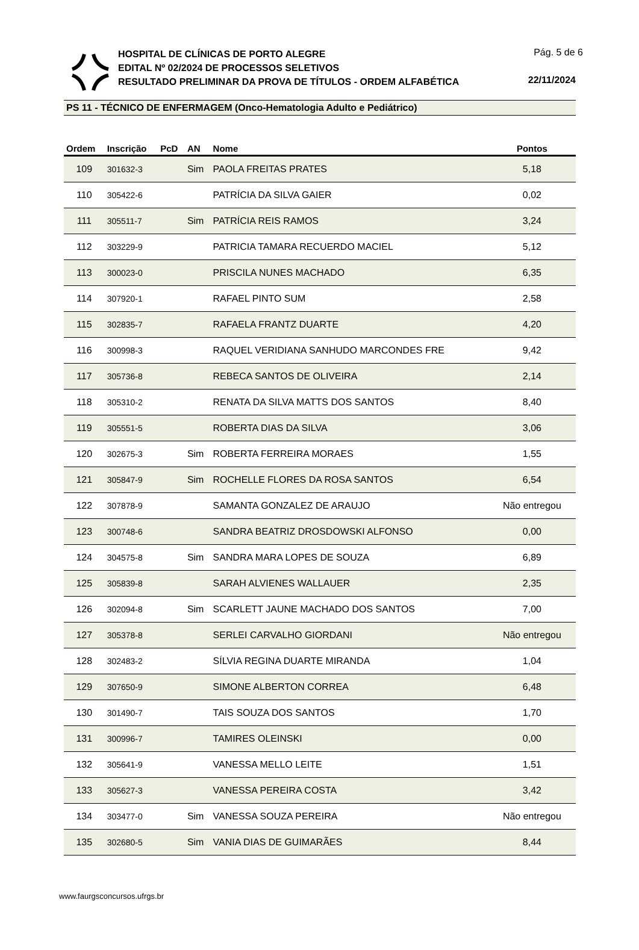HOSPITAL DE CLÍNICAS DE PORTO ALEGRE
EDITAL Nº 02/2024 DE PROCESSOS SELETIVOS
RESULTADO PRELIMINAR DA PROVA DE TÍTULOS - ORDEM ALFABÉTICA
Pág. 5 de 6
22/11/2024
PS 11 - TÉCNICO DE ENFERMAGEM (Onco-Hematologia Adulto e Pediátrico)
| Ordem | Inscrição | PcD | AN | Nome | Pontos | |
| --- | --- | --- | --- | --- | --- | --- |
| 109 | 301632-3 | | Sim | PAOLA FREITAS PRATES | 5,18 | |
| 110 | 305422-6 | | | PATRÍCIA DA SILVA GAIER | 0,02 | |
| 111 | 305511-7 | | Sim | PATRÍCIA REIS RAMOS | 3,24 | |
| 112 | 303229-9 | | | PATRICIA TAMARA RECUERDO MACIEL | 5,12 | |
| 113 | 300023-0 | | | PRISCILA NUNES MACHADO | 6,35 | |
| 114 | 307920-1 | | | RAFAEL PINTO SUM | 2,58 | |
| 115 | 302835-7 | | | RAFAELA FRANTZ DUARTE | 4,20 | |
| 116 | 300998-3 | | | RAQUEL VERIDIANA SANHUDO MARCONDES FRE | 9,42 | |
| 117 | 305736-8 | | | REBECA SANTOS DE OLIVEIRA | 2,14 | |
| 118 | 305310-2 | | | RENATA DA SILVA MATTS DOS SANTOS | 8,40 | |
| 119 | 305551-5 | | | ROBERTA DIAS DA SILVA | 3,06 | |
| 120 | 302675-3 | | Sim | ROBERTA FERREIRA MORAES | 1,55 | |
| 121 | 305847-9 | | Sim | ROCHELLE FLORES DA ROSA SANTOS | 6,54 | |
| 122 | 307878-9 | | | SAMANTA GONZALEZ DE ARAUJO | Não entregou | |
| 123 | 300748-6 | | | SANDRA BEATRIZ DROSDOWSKI ALFONSO | 0,00 | |
| 124 | 304575-8 | | Sim | SANDRA MARA LOPES DE SOUZA | 6,89 | |
| 125 | 305839-8 | | | SARAH ALVIENES WALLAUER | 2,35 | |
| 126 | 302094-8 | | Sim | SCARLETT JAUNE MACHADO DOS SANTOS | 7,00 | |
| 127 | 305378-8 | | | SERLEI CARVALHO GIORDANI | Não entregou | |
| 128 | 302483-2 | | | SÍLVIA REGINA DUARTE MIRANDA | 1,04 | |
| 129 | 307650-9 | | | SIMONE ALBERTON CORREA | 6,48 | |
| 130 | 301490-7 | | | TAIS SOUZA DOS SANTOS | 1,70 | |
| 131 | 300996-7 | | | TAMIRES OLEINSKI | 0,00 | |
| 132 | 305641-9 | | | VANESSA MELLO LEITE | 1,51 | |
| 133 | 305627-3 | | | VANESSA PEREIRA COSTA | 3,42 | |
| 134 | 303477-0 | | Sim | VANESSA SOUZA PEREIRA | Não entregou | |
| 135 | 302680-5 | | Sim | VANIA DIAS DE GUIMARÃES | 8,44 | |
www.faurgsconcursos.ufrgs.br